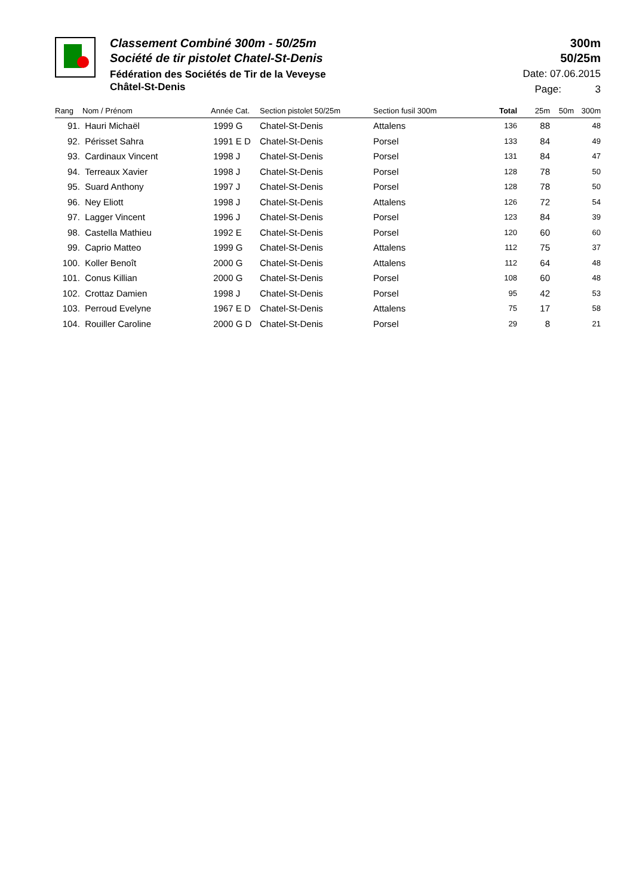Classement Combiné 300m - 50/25m
Société de tir pistolet Chatel-St-Denis
Fédération des Sociétés de Tir de la Veveyse
Châtel-St-Denis
300m
50/25m
Date: 07.06.2015
Page: 3
| Rang | Nom / Prénom | Année Cat. | Section pistolet 50/25m | Section fusil 300m | Total | 25m | 50m | 300m |
| --- | --- | --- | --- | --- | --- | --- | --- | --- |
| 91. | Hauri Michaël | 1999 G | Chatel-St-Denis | Attalens | 136 | 88 | | 48 |
| 92. | Périsset Sahra | 1991 E D | Chatel-St-Denis | Porsel | 133 | 84 | | 49 |
| 93. | Cardinaux Vincent | 1998 J | Chatel-St-Denis | Porsel | 131 | 84 | | 47 |
| 94. | Terreaux Xavier | 1998 J | Chatel-St-Denis | Porsel | 128 | 78 | | 50 |
| 95. | Suard Anthony | 1997 J | Chatel-St-Denis | Porsel | 128 | 78 | | 50 |
| 96. | Ney Eliott | 1998 J | Chatel-St-Denis | Attalens | 126 | 72 | | 54 |
| 97. | Lagger Vincent | 1996 J | Chatel-St-Denis | Porsel | 123 | 84 | | 39 |
| 98. | Castella Mathieu | 1992 E | Chatel-St-Denis | Porsel | 120 | 60 | | 60 |
| 99. | Caprio Matteo | 1999 G | Chatel-St-Denis | Attalens | 112 | 75 | | 37 |
| 100. | Koller Benoît | 2000 G | Chatel-St-Denis | Attalens | 112 | 64 | | 48 |
| 101. | Conus Killian | 2000 G | Chatel-St-Denis | Porsel | 108 | 60 | | 48 |
| 102. | Crottaz Damien | 1998 J | Chatel-St-Denis | Porsel | 95 | 42 | | 53 |
| 103. | Perroud Evelyne | 1967 E D | Chatel-St-Denis | Attalens | 75 | 17 | | 58 |
| 104. | Rouiller Caroline | 2000 G D | Chatel-St-Denis | Porsel | 29 | 8 | | 21 |